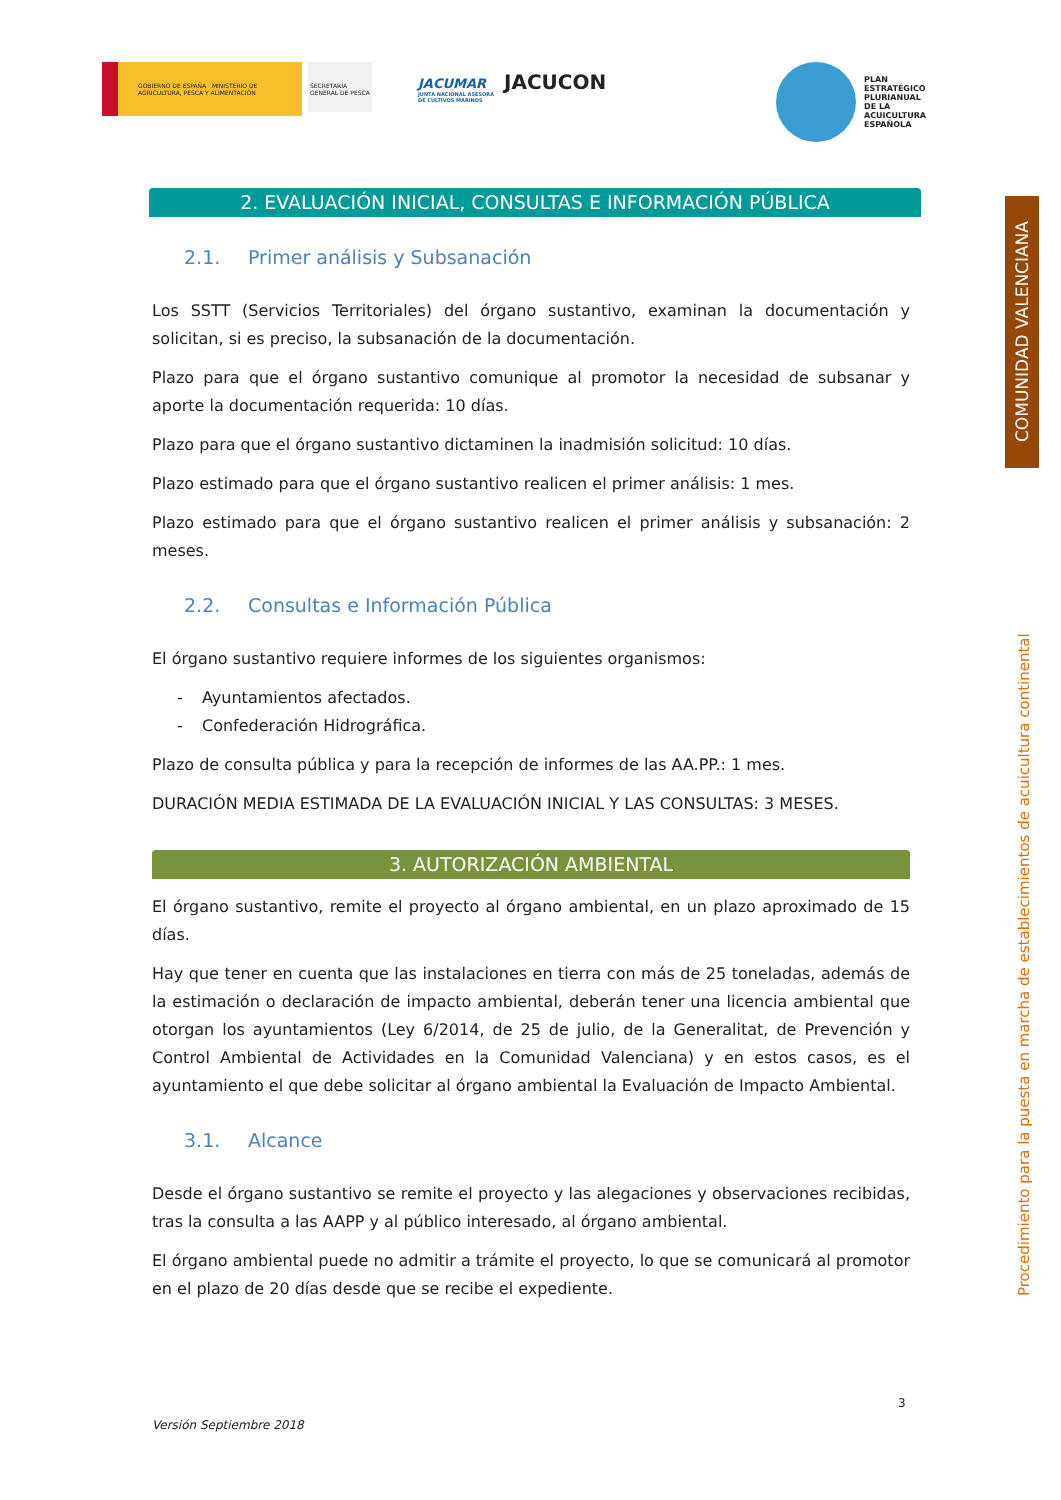GOBIERNO DE ESPAÑA MINISTERIO DE AGRICULTURA, PESCA Y ALIMENTACIÓN
SECRETARÍA GENERAL DE PESCA
JACUMAR
JUNTA NACIONAL ASESORA DE CULTIVOS MARINOS
JACUCON
PLAN
ESTRATÉGICO
PLURIANUAL
DE LA
ACUICULTURA
ESPAÑOLA
COMUNIDAD VALENCIANA
Procedimiento para la puesta en marcha de establecimientos de acuicultura continental
2. EVALUACIÓN INICIAL, CONSULTAS E INFORMACIÓN PÚBLICA
2.1. Primer análisis y Subsanación
Los SSTT (Servicios Territoriales) del órgano sustantivo, examinan la documentación y solicitan, si es preciso, la subsanación de la documentación.
Plazo para que el órgano sustantivo comunique al promotor la necesidad de subsanar y aporte la documentación requerida: 10 días.
Plazo para que el órgano sustantivo dictaminen la inadmisión solicitud: 10 días.
Plazo estimado para que el órgano sustantivo realicen el primer análisis: 1 mes.
Plazo estimado para que el órgano sustantivo realicen el primer análisis y subsanación: 2 meses.
2.2. Consultas e Información Pública
El órgano sustantivo requiere informes de los siguientes organismos:
- Ayuntamientos afectados.
- Confederación Hidrográfica.
Plazo de consulta pública y para la recepción de informes de las AA.PP.: 1 mes.
DURACIÓN MEDIA ESTIMADA DE LA EVALUACIÓN INICIAL Y LAS CONSULTAS: 3 MESES.
3. AUTORIZACIÓN AMBIENTAL
El órgano sustantivo, remite el proyecto al órgano ambiental, en un plazo aproximado de 15 días.
Hay que tener en cuenta que las instalaciones en tierra con más de 25 toneladas, además de la estimación o declaración de impacto ambiental, deberán tener una licencia ambiental que otorgan los ayuntamientos (Ley 6/2014, de 25 de julio, de la Generalitat, de Prevención y Control Ambiental de Actividades en la Comunidad Valenciana) y en estos casos, es el ayuntamiento el que debe solicitar al órgano ambiental la Evaluación de Impacto Ambiental.
3.1. Alcance
Desde el órgano sustantivo se remite el proyecto y las alegaciones y observaciones recibidas, tras la consulta a las AAPP y al público interesado, al órgano ambiental.
El órgano ambiental puede no admitir a trámite el proyecto, lo que se comunicará al promotor en el plazo de 20 días desde que se recibe el expediente.
3
Versión Septiembre 2018